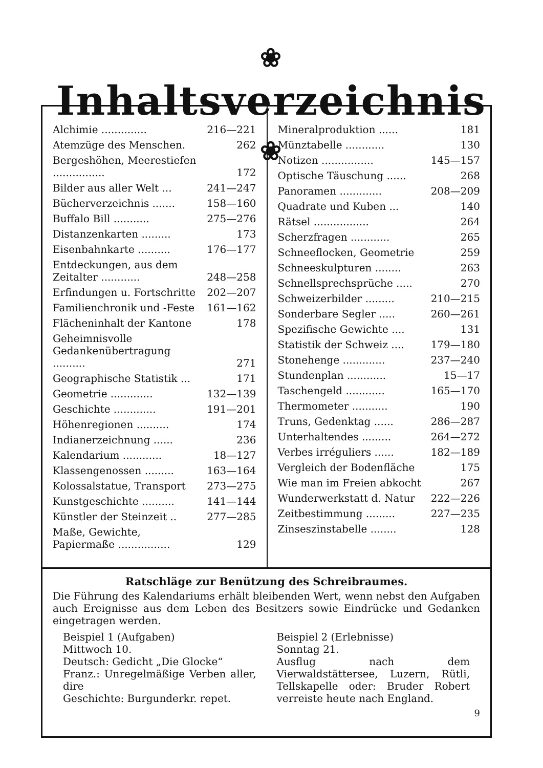❀ Inhaltsverzeichnis ❀
| Alchimie .............. | 216—221 |
| Atemzüge des Menschen. | 262 |
| Bergeshöhen, Meerestiefen ................ | 172 |
| Bilder aus aller Welt ... | 241—247 |
| Bücherverzeichnis ....... | 158—160 |
| Buffalo Bill ........... | 275—276 |
| Distanzenkarten ......... | 173 |
| Eisenbahnkarte .......... | 176—177 |
| Entdeckungen, aus dem Zeitalter ............ | 248—258 |
| Erfindungen u. Fortschritte | 202—207 |
| Familienchronik und -Feste | 161—162 |
| Flächeninhalt der Kantone | 178 |
| Geheimnisvolle Gedankenübertragung .......... | 271 |
| Geographische Statistik ... | 171 |
| Geometrie ............. | 132—139 |
| Geschichte ............. | 191—201 |
| Höhenregionen .......... | 174 |
| Indianerzeichnung ...... | 236 |
| Kalendarium ............ | 18—127 |
| Klassengenossen ......... | 163—164 |
| Kolossalstatue, Transport | 273—275 |
| Kunstgeschichte .......... | 141—144 |
| Künstler der Steinzeit .. | 277—285 |
| Maße, Gewichte, Papiermaße ................ | 129 |
| Mineralproduktion ...... | 181 |
| Münztabelle ............ | 130 |
| Notizen ................ | 145—157 |
| Optische Täuschung ...... | 268 |
| Panoramen ............. | 208—209 |
| Quadrate und Kuben ... | 140 |
| Rätsel ................. | 264 |
| Scherzfragen ............ | 265 |
| Schneeflocken, Geometrie | 259 |
| Schneeskulpturen ........ | 263 |
| Schnellsprechsprüche ..... | 270 |
| Schweizerbilder ......... | 210—215 |
| Sonderbare Segler ..... | 260—261 |
| Spezifische Gewichte .... | 131 |
| Statistik der Schweiz .... | 179—180 |
| Stonehenge ............. | 237—240 |
| Stundenplan ............ | 15—17 |
| Taschengeld ............ | 165—170 |
| Thermometer ........... | 190 |
| Truns, Gedenktag ...... | 286—287 |
| Unterhaltendes ......... | 264—272 |
| Verbes irréguliers ...... | 182—189 |
| Vergleich der Bodenfläche | 175 |
| Wie man im Freien abkocht | 267 |
| Wunderwerkstatt d. Natur | 222—226 |
| Zeitbestimmung ......... | 227—235 |
| Zinseszinstabelle ........ | 128 |
Ratschläge zur Benützung des Schreibraumes.
Die Führung des Kalendariums erhält bleibenden Wert, wenn nebst den Aufgaben auch Ereignisse aus dem Leben des Besitzers sowie Eindrücke und Gedanken eingetragen werden.
Beispiel 1 (Aufgaben)
Mittwoch 10.
Deutsch: Gedicht „Die Glocke“
Franz.: Unregelmäßige Verben aller, dire
Geschichte: Burgunderkr. repet.
Beispiel 2 (Erlebnisse)
Sonntag 21.
Ausflug nach dem Vierwaldstättersee, Luzern, Rütli, Tellskapelle oder: Bruder Robert verreiste heute nach England.
9